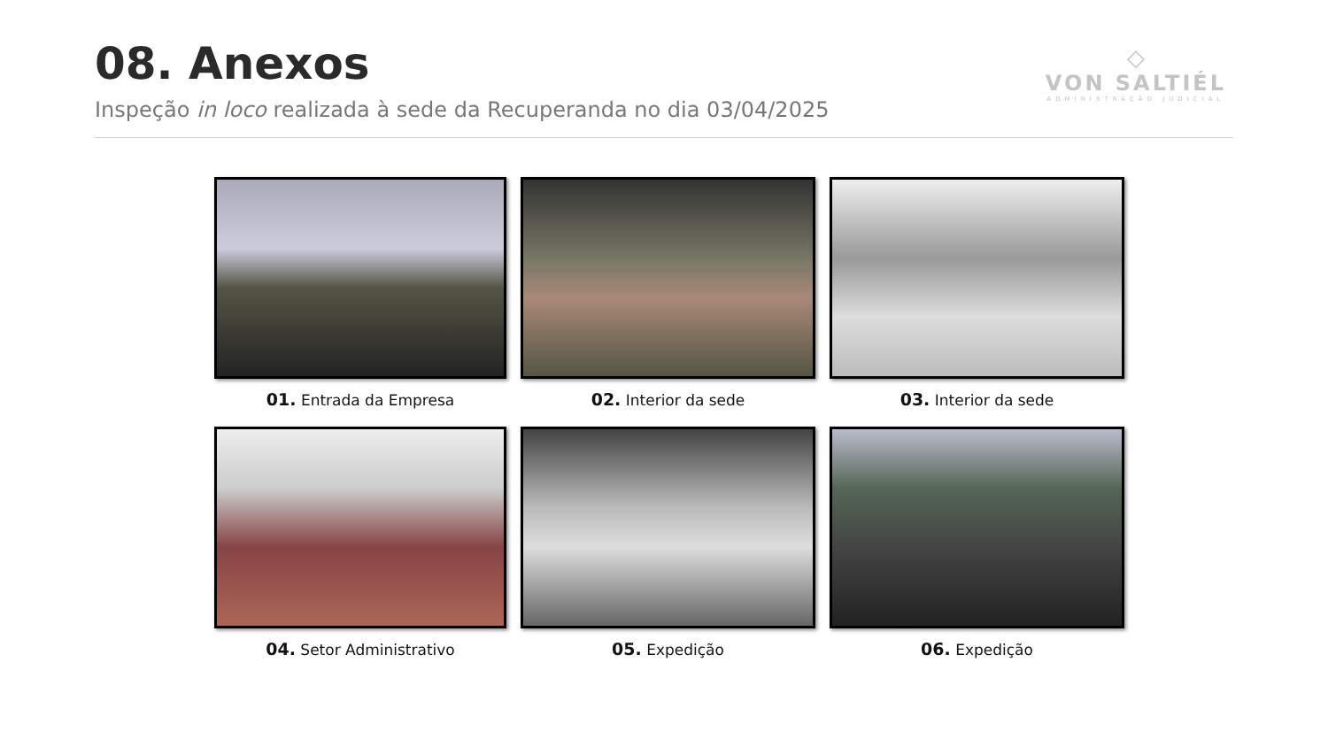08. Anexos
Inspeção in loco realizada à sede da Recuperanda no dia 03/04/2025
◇
VON SALTIÉL
ADMINISTRAÇÃO JUDICIAL
01. Entrada da Empresa
02. Interior da sede
03. Interior da sede
04. Setor Administrativo
05. Expedição
06. Expedição